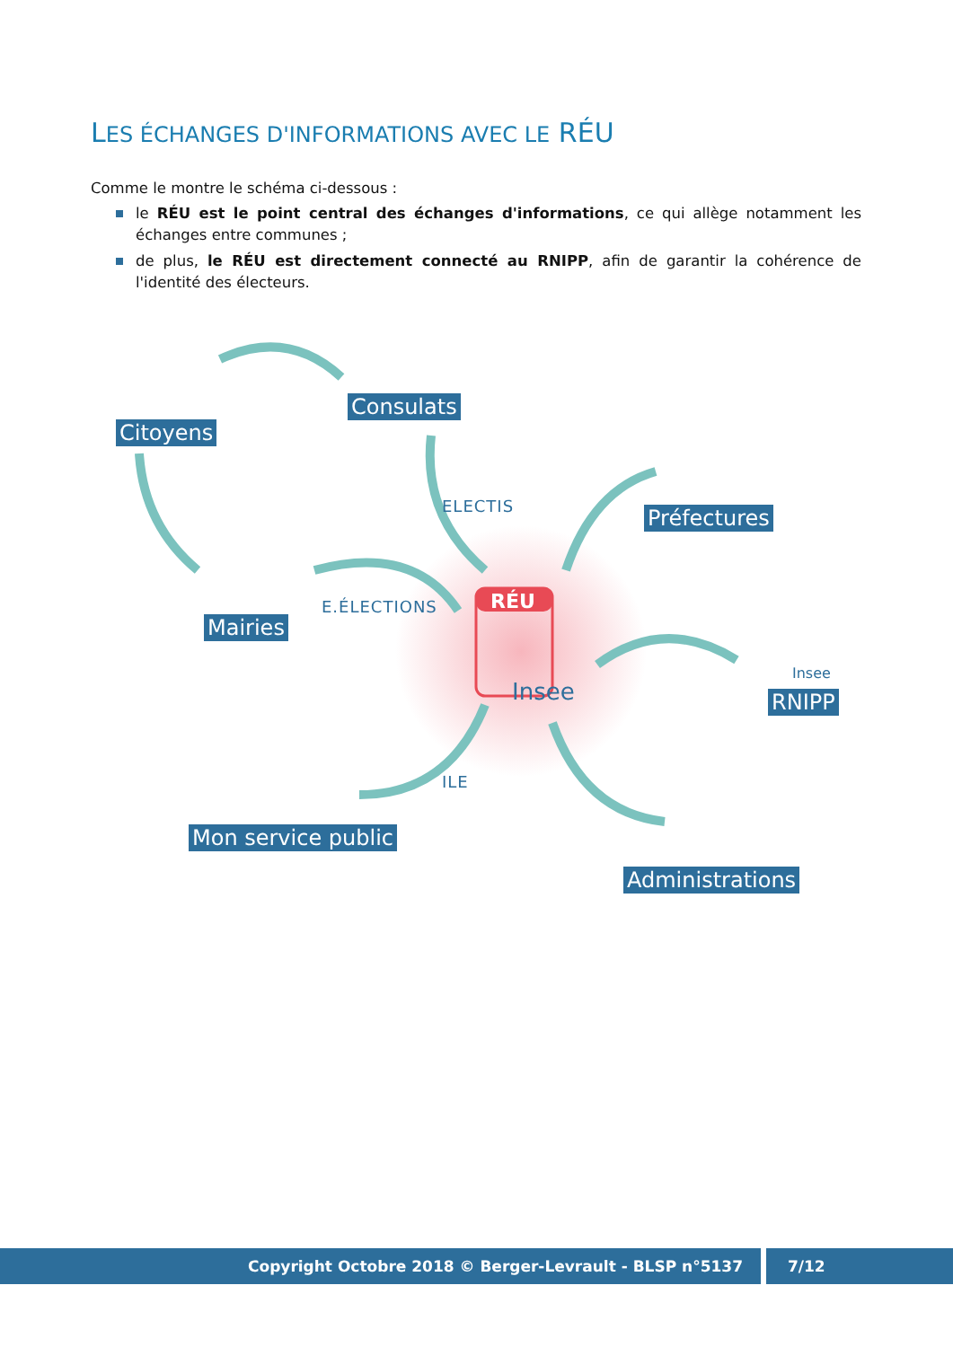LES ÉCHANGES D'INFORMATIONS AVEC LE RÉU
Comme le montre le schéma ci-dessous :
le RÉU est le point central des échanges d'informations, ce qui allège notamment les échanges entre communes ;
de plus, le RÉU est directement connecté au RNIPP, afin de garantir la cohérence de l'identité des électeurs.
Citoyens
Consulats
Préfectures
Mairies
RNIPP
Mon service public
Administrations
ELECTIS
E.ÉLECTIONS
ILE
RÉU
Insee
Insee
Copyright Octobre 2018 © Berger-Levrault - BLSP n°5137
7/12